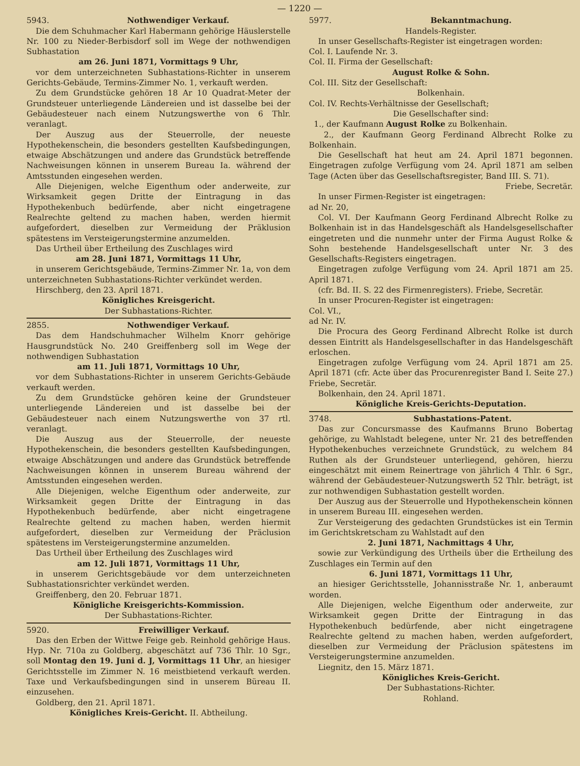— 1220 —
5943. Nothwendiger Verkauf.
Die dem Schuhmacher Karl Habermann gehörige Häuslerstelle Nr. 100 zu Nieder-Berbisdorf soll im Wege der nothwendigen Subhastation
am 26. Juni 1871, Vormittags 9 Uhr,
vor dem unterzeichneten Subhastations-Richter in unserem Gerichts-Gebäude, Termins-Zimmer No. 1, verkauft werden.
Zu dem Grundstücke gehören 18 Ar 10 Quadrat-Meter der Grundsteuer unterliegende Ländereien und ist dasselbe bei der Gebäudesteuer nach einem Nutzungswerthe von 6 Thlr. veranlagt.
Der Auszug aus der Steuerrolle, der neueste Hypothekenschein, die besonders gestellten Kaufsbedingungen, etwaige Abschätzungen und andere das Grundstück betreffende Nachweisungen können in unserem Bureau Ia. während der Amtsstunden eingesehen werden.
Alle Diejenigen, welche Eigenthum oder anderweite, zur Wirksamkeit gegen Dritte der Eintragung in das Hypothekenbuch bedürfende, aber nicht eingetragene Realrechte geltend zu machen haben, werden hiermit aufgefordert, dieselben zur Vermeidung der Präklusion spätestens im Versteigerungstermine anzumelden.
Das Urtheil über Ertheilung des Zuschlages wird
am 28. Juni 1871, Vormittags 11 Uhr,
in unserem Gerichtsgebäude, Termins-Zimmer Nr. 1a, von dem unterzeichneten Subhastations-Richter verkündet werden.
Hirschberg, den 23. April 1871.
Königliches Kreisgericht.
Der Subhastations-Richter.
2855. Nothwendiger Verkauf.
Das dem Handschuhmacher Wilhelm Knorr gehörige Hausgrundstück No. 240 Greiffenberg soll im Wege der nothwendigen Subhastation
am 11. Juli 1871, Vormittags 10 Uhr,
vor dem Subhastations-Richter in unserem Gerichts-Gebäude verkauft werden.
Zu dem Grundstücke gehören keine der Grundsteuer unterliegende Ländereien und ist dasselbe bei der Gebäudesteuer nach einem Nutzungswerthe von 37 rtl. veranlagt.
Die Auszug aus der Steuerrolle, der neueste Hypothekenschein, die besonders gestellten Kaufsbedingungen, etwaige Abschätzungen und andere das Grundstück betreffende Nachweisungen können in unserem Bureau während der Amtsstunden eingesehen werden.
Alle Diejenigen, welche Eigenthum oder anderweite, zur Wirksamkeit gegen Dritte der Eintragung in das Hypothekenbuch bedürfende, aber nicht eingetragene Realrechte geltend zu machen haben, werden hiermit aufgefordert, dieselben zur Vermeidung der Präclusion spätestens im Versteigerungstermine anzumelden.
Das Urtheil über Ertheilung des Zuschlages wird
am 12. Juli 1871, Vormittags 11 Uhr,
in unserem Gerichtsgebäude vor dem unterzeichneten Subhastationsrichter verkündet werden.
Greiffenberg, den 20. Februar 1871.
Königliche Kreisgerichts-Kommission.
Der Subhastations-Richter.
5920. Freiwilliger Verkauf.
Das den Erben der Wittwe Feige geb. Reinhold gehörige Haus. Hyp. Nr. 710a zu Goldberg, abgeschätzt auf 736 Thlr. 10 Sgr., soll Montag den 19. Juni d. J, Vormittags 11 Uhr, an hiesiger Gerichtsstelle im Zimmer N. 16 meistbietend verkauft werden. Taxe und Verkaufsbedingungen sind in unserem Büreau II. einzusehen.
Goldberg, den 21. April 1871.
Königliches Kreis-Gericht. II. Abtheilung.
5977. Bekanntmachung.
Handels-Register.
In unser Gesellschafts-Register ist eingetragen worden:
Col. I. Laufende Nr. 3.
Col. II. Firma der Gesellschaft:
August Rolke & Sohn.
Col. III. Sitz der Gesellschaft:
Bolkenhain.
Col. IV. Rechts-Verhältnisse der Gesellschaft;
Die Gesellschafter sind:
1., der Kaufmann August Rolke zu Bolkenhain.
2., der Kaufmann Georg Ferdinand Albrecht Rolke zu Bolkenhain.
Die Gesellschaft hat heut am 24. April 1871 begonnen. Eingetragen zufolge Verfügung vom 24. April 1871 am selben Tage (Acten über das Gesellschaftsregister, Band III. S. 71).
Friebe, Secretär.
In unser Firmen-Register ist eingetragen:
ad Nr. 20,
Col. VI. Der Kaufmann Georg Ferdinand Albrecht Rolke zu Bolkenhain ist in das Handelsgeschäft als Handelsgesellschafter eingetreten und die nunmehr unter der Firma August Rolke & Sohn bestehende Handelsgesellschaft unter Nr. 3 des Gesellschafts-Registers eingetragen.
Eingetragen zufolge Verfügung vom 24. April 1871 am 25. April 1871.
(cfr. Bd. II. S. 22 des Firmenregisters). Friebe, Secretär.
In unser Procuren-Register ist eingetragen:
Col. VI.,
ad Nr. IV.
Die Procura des Georg Ferdinand Albrecht Rolke ist durch dessen Eintritt als Handelsgesellschafter in das Handelsgeschäft erloschen.
Eingetragen zufolge Verfügung vom 24. April 1871 am 25. April 1871 (cfr. Acte über das Procurenregister Band I. Seite 27.) Friebe, Secretär.
Bolkenhain, den 24. April 1871.
Königliche Kreis-Gerichts-Deputation.
3748. Subhastations-Patent.
Das zur Concursmasse des Kaufmanns Bruno Bobertag gehörige, zu Wahlstadt belegene, unter Nr. 21 des betreffenden Hypothekenbuches verzeichnete Grundstück, zu welchem 84 Ruthen als der Grundsteuer unterliegend, gehören, hierzu eingeschätzt mit einem Reinertrage von jährlich 4 Thlr. 6 Sgr., während der Gebäudesteuer-Nutzungswerth 52 Thlr. beträgt, ist zur nothwendigen Subhastation gestellt worden.
Der Auszug aus der Steuerrolle und Hypothekenschein können in unserem Bureau III. eingesehen werden.
Zur Versteigerung des gedachten Grundstückes ist ein Termin im Gerichtskretscham zu Wahlstadt auf den
2. Juni 1871, Nachmittags 4 Uhr,
sowie zur Verkündigung des Urtheils über die Ertheilung des Zuschlages ein Termin auf den
6. Juni 1871, Vormittags 11 Uhr,
an hiesiger Gerichtsstelle, Johannisstraße Nr. 1, anberaumt worden.
Alle Diejenigen, welche Eigenthum oder anderweite, zur Wirksamkeit gegen Dritte der Eintragung in das Hypothekenbuch bedürfende, aber nicht eingetragene Realrechte geltend zu machen haben, werden aufgefordert, dieselben zur Vermeidung der Präclusion spätestens im Versteigerungstermine anzumelden.
Liegnitz, den 15. März 1871.
Königliches Kreis-Gericht.
Der Subhastations-Richter.
Rohland.